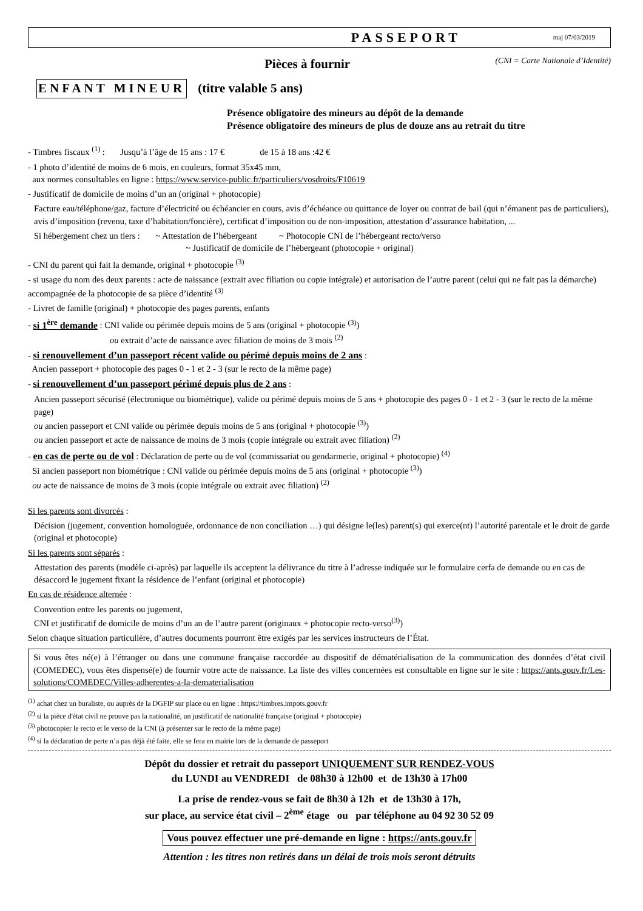PASSEPORT
maj 07/03/2019
Pièces à fournir (CNI = Carte Nationale d’Identité)
ENFANT MINEUR (titre valable 5 ans)
Présence obligatoire des mineurs au dépôt de la demande
Présence obligatoire des mineurs de plus de douze ans au retrait du titre
- Timbres fiscaux <sup>(1)</sup> : Jusqu’à l’âge de 15 ans : 17 € de 15 à 18 ans :42 €
- 1 photo d’identité de moins de 6 mois, en couleurs, format 35x45 mm,
aux normes consultables en ligne : https://www.service-public.fr/particuliers/vosdroits/F10619
- Justificatif de domicile de moins d’un an (original + photocopie)
Facture eau/téléphone/gaz, facture d’électricité ou échéancier en cours, avis d’échéance ou quittance de loyer ou contrat de bail (qui n’émanent pas de particuliers), avis d’imposition (revenu, taxe d’habitation/foncière), certificat d’imposition ou de non-imposition, attestation d’assurance habitation, ...
Si hébergement chez un tiers : ~ Attestation de l’hébergeant ~ Photocopie CNI de l’hébergeant recto/verso
~ Justificatif de domicile de l’hébergeant (photocopie + original)
- CNI du parent qui fait la demande, original + photocopie <sup>(3)</sup>
- si usage du nom des deux parents : acte de naissance (extrait avec filiation ou copie intégrale) et autorisation de l’autre parent (celui qui ne fait pas la démarche) accompagnée de la photocopie de sa pièce d’identité <sup>(3)</sup>
- Livret de famille (original) + photocopie des pages parents, enfants
- si 1<sup>ère</sup> demande : CNI valide ou périmée depuis moins de 5 ans (original + photocopie <sup>(3)</sup>)
ou extrait d’acte de naissance avec filiation de moins de 3 mois <sup>(2)</sup>
- si renouvellement d’un passeport récent valide ou périmé depuis moins de 2 ans :
Ancien passeport + photocopie des pages 0 - 1 et 2 - 3 (sur le recto de la même page)
- si renouvellement d’un passeport périmé depuis plus de 2 ans :
Ancien passeport sécurisé (électronique ou biométrique), valide ou périmé depuis moins de 5 ans + photocopie des pages 0 - 1 et 2 - 3 (sur le recto de la même page)
ou ancien passeport et CNI valide ou périmée depuis moins de 5 ans (original + photocopie <sup>(3)</sup>)
ou ancien passeport et acte de naissance de moins de 3 mois (copie intégrale ou extrait avec filiation) <sup>(2)</sup>
- en cas de perte ou de vol : Déclaration de perte ou de vol (commissariat ou gendarmerie, original + photocopie) <sup>(4)</sup>
Si ancien passeport non biométrique : CNI valide ou périmée depuis moins de 5 ans (original + photocopie <sup>(3)</sup>)
ou acte de naissance de moins de 3 mois (copie intégrale ou extrait avec filiation) <sup>(2)</sup>
Si les parents sont divorcés :
Décision (jugement, convention homologuée, ordonnance de non conciliation …) qui désigne le(les) parent(s) qui exerce(nt) l’autorité parentale et le droit de garde (original et photocopie)
Si les parents sont séparés :
Attestation des parents (modèle ci-après) par laquelle ils acceptent la délivrance du titre à l’adresse indiquée sur le formulaire cerfa de demande ou en cas de désaccord le jugement fixant la résidence de l’enfant (original et photocopie)
En cas de résidence alternée :
Convention entre les parents ou jugement,
CNI et justificatif de domicile de moins d’un an de l’autre parent (originaux + photocopie recto-verso<sup>(3)</sup>)
Selon chaque situation particulière, d’autres documents pourront être exigés par les services instructeurs de l’État.
Si vous êtes né(e) à l’étranger ou dans une commune française raccordée au dispositif de dématérialisation de la communication des données d’état civil (COMEDEC), vous êtes dispensé(e) de fournir votre acte de naissance. La liste des villes concernées est consultable en ligne sur le site : https://ants.gouv.fr/Les-solutions/COMEDEC/Villes-adherentes-a-la-dematerialisation
<sup>(1)</sup> achat chez un buraliste, ou auprès de la DGFIP sur place ou en ligne : https://timbres.impots.gouv.fr
<sup>(2)</sup> si la pièce d'état civil ne prouve pas la nationalité, un justificatif de nationalité française (original + photocopie)
<sup>(3)</sup> photocopier le recto et le verso de la CNI (à présenter sur le recto de la même page)
<sup>(4)</sup> si la déclaration de perte n’a pas déjà été faite, elle se fera en mairie lors de la demande de passeport
Dépôt du dossier et retrait du passeport UNIQUEMENT SUR RENDEZ-VOUS
du LUNDI au VENDREDI de 08h30 à 12h00 et de 13h30 à 17h00
La prise de rendez-vous se fait de 8h30 à 12h et de 13h30 à 17h,
sur place, au service état civil – 2<sup>ème</sup> étage ou par téléphone au 04 92 30 52 09
Vous pouvez effectuer une pré-demande en ligne : https://ants.gouv.fr
Attention : les titres non retirés dans un délai de trois mois seront détruits